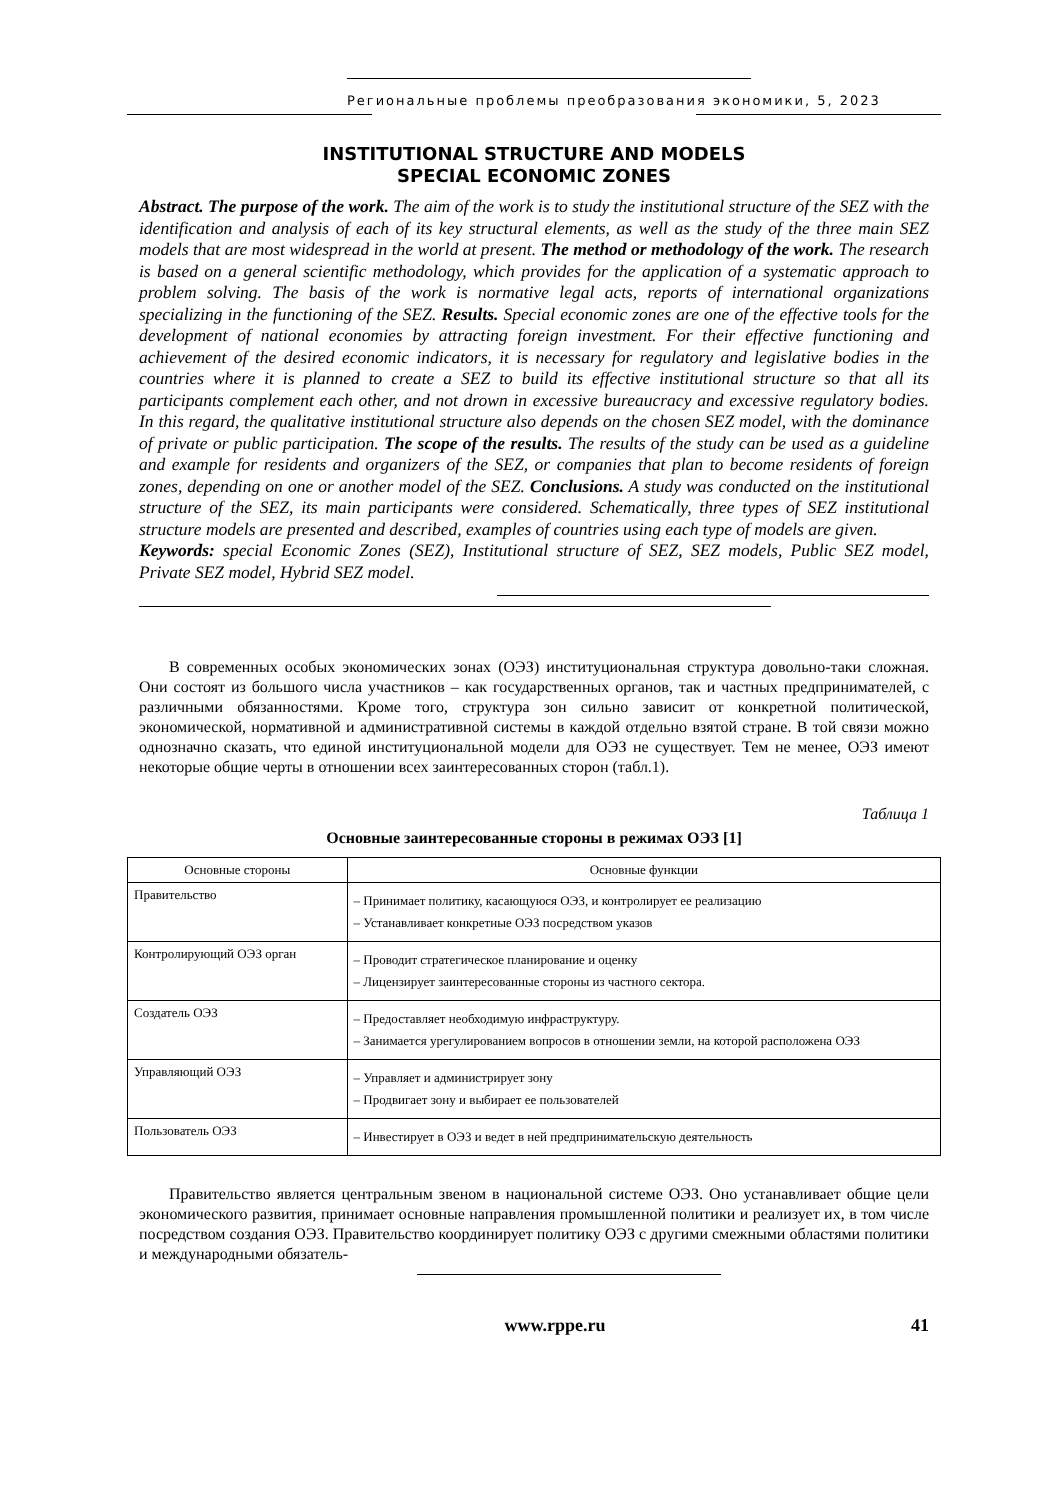Региональные проблемы преобразования экономики, 5, 2023
INSTITUTIONAL STRUCTURE AND MODELS
SPECIAL ECONOMIC ZONES
Abstract. The purpose of the work. The aim of the work is to study the institutional structure of the SEZ with the identification and analysis of each of its key structural elements, as well as the study of the three main SEZ models that are most widespread in the world at present. The method or methodology of the work. The research is based on a general scientific methodology, which provides for the application of a systematic approach to problem solving. The basis of the work is normative legal acts, reports of international organizations specializing in the functioning of the SEZ. Results. Special economic zones are one of the effective tools for the development of national economies by attracting foreign investment. For their effective functioning and achievement of the desired economic indicators, it is necessary for regulatory and legislative bodies in the countries where it is planned to create a SEZ to build its effective institutional structure so that all its participants complement each other, and not drown in excessive bureaucracy and excessive regulatory bodies. In this regard, the qualitative institutional structure also depends on the chosen SEZ model, with the dominance of private or public participation. The scope of the results. The results of the study can be used as a guideline and example for residents and organizers of the SEZ, or companies that plan to become residents of foreign zones, depending on one or another model of the SEZ. Conclusions. A study was conducted on the institutional structure of the SEZ, its main participants were considered. Schematically, three types of SEZ institutional structure models are presented and described, examples of countries using each type of models are given.
Keywords: special Economic Zones (SEZ), Institutional structure of SEZ, SEZ models, Public SEZ model, Private SEZ model, Hybrid SEZ model.
В современных особых экономических зонах (ОЭЗ) институциональная структура довольно-таки сложная. Они состоят из большого числа участников – как государственных органов, так и частных предпринимателей, с различными обязанностями. Кроме того, структура зон сильно зависит от конкретной политической, экономической, нормативной и административной системы в каждой отдельно взятой стране. В той связи можно однозначно сказать, что единой институциональной модели для ОЭЗ не существует. Тем не менее, ОЭЗ имеют некоторые общие черты в отношении всех заинтересованных сторон (табл.1).
Таблица 1
Основные заинтересованные стороны в режимах ОЭЗ [1]
| Основные стороны | Основные функции |
| --- | --- |
| Правительство | – Принимает политику, касающуюся ОЭЗ, и контролирует ее реализацию – Устанавливает конкретные ОЭЗ посредством указов |
| Контролирующий ОЭЗ орган | – Проводит стратегическое планирование и оценку – Лицензирует заинтересованные стороны из частного сектора. |
| Создатель ОЭЗ | – Предоставляет необходимую инфраструктуру. – Занимается урегулированием вопросов в отношении земли, на которой расположена ОЭЗ |
| Управляющий ОЭЗ | – Управляет и администрирует зону – Продвигает зону и выбирает ее пользователей |
| Пользователь ОЭЗ | – Инвестирует в ОЭЗ и ведет в ней предпринимательскую деятельность |
Правительство является центральным звеном в национальной системе ОЭЗ. Оно устанавливает общие цели экономического развития, принимает основные направления промышленной политики и реализует их, в том числе посредством создания ОЭЗ. Правительство координирует политику ОЭЗ с другими смежными областями политики и международными обязатель-
www.rppe.ru 41